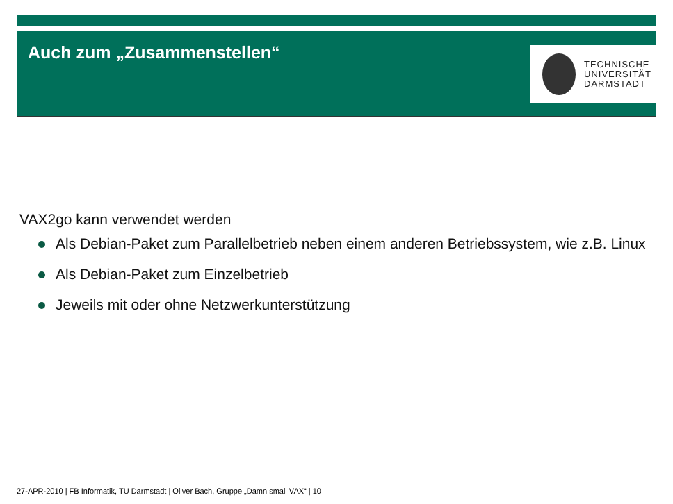Auch zum „Zusammenstellen“
TECHNISCHE
UNIVERSITÄT
DARMSTADT
VAX2go kann verwendet werden
Als Debian-Paket zum Parallelbetrieb neben einem anderen Betriebssystem, wie z.B. Linux
Als Debian-Paket zum Einzelbetrieb
Jeweils mit oder ohne Netzwerkunterstützung
27-APR-2010 | FB Informatik, TU Darmstadt | Oliver Bach, Gruppe „Damn small VAX“ | 10